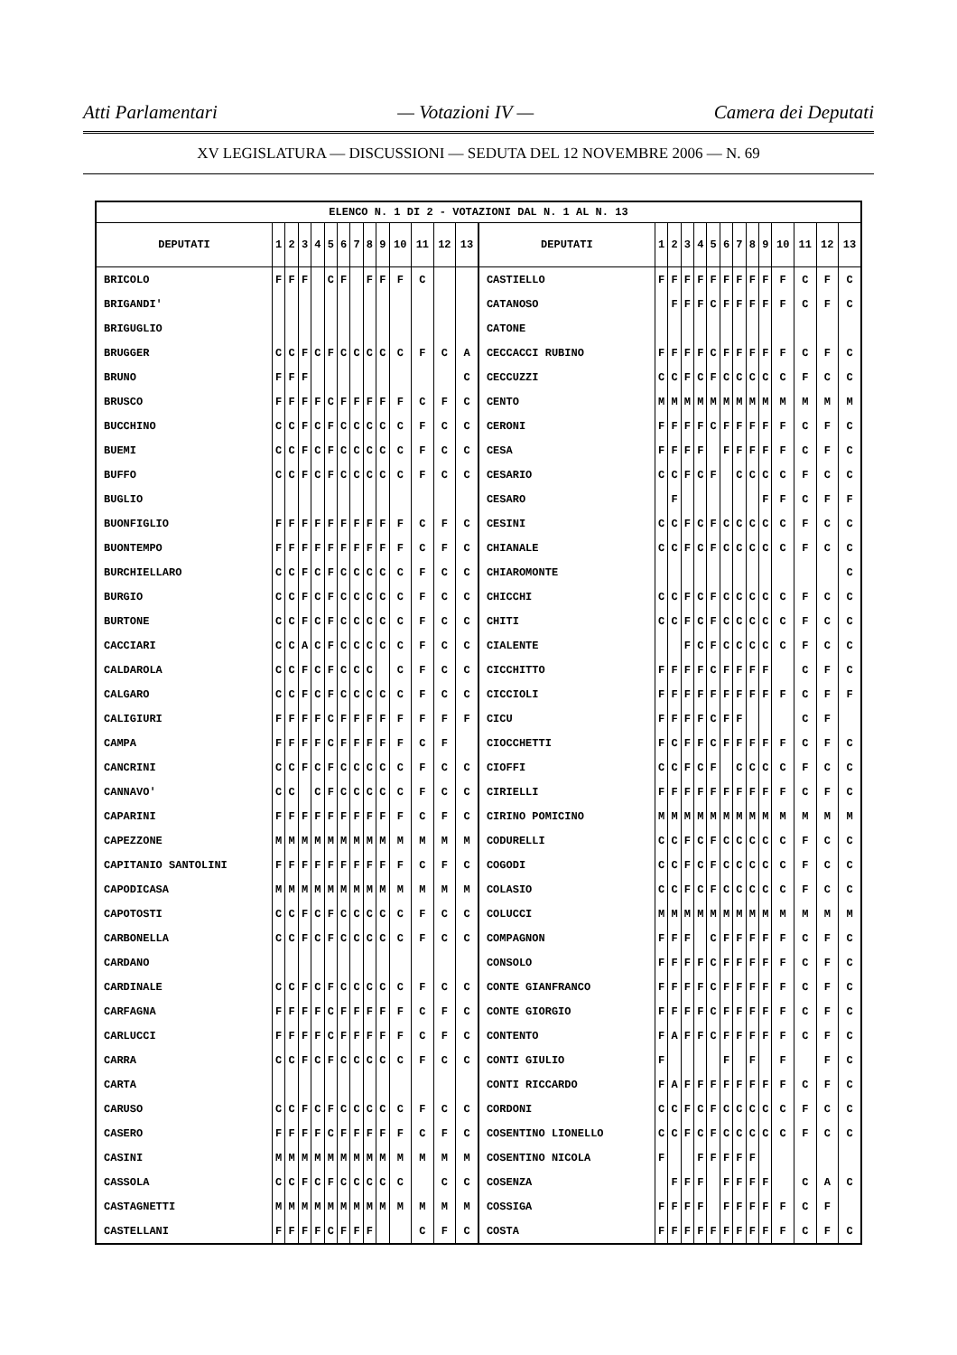Atti Parlamentari — Votazioni IV — Camera dei Deputati
XV LEGISLATURA — DISCUSSIONI — SEDUTA DEL 12 NOVEMBRE 2006 — N. 69
| ELENCO N. 1 DI 2 - VOTAZIONI DAL N. 1 AL N. 13 | | | | | | | | | | | | | | | | | | | | | | | | | | | |
| --- | --- | --- | --- | --- | --- | --- | --- | --- | --- | --- | --- | --- | --- | --- | --- | --- | --- | --- | --- | --- | --- | --- | --- | --- | --- | --- | --- |
| DEPUTATI | 1 | 2 | 3 | 4 | 5 | 6 | 7 | 8 | 9 | 10 | 11 | 12 | 13 | DEPUTATI | 1 | 2 | 3 | 4 | 5 | 6 | 7 | 8 | 9 | 10 | 11 | 12 | 13 |
| BRICOLO | F | F | F | | C | F | | F | F | F | C | | | CASTIELLO | F | F | F | F | F | F | F | F | F | F | C | F | C |
| BRIGANDI' | | | | | | | | | | | | | | CATANOSO | | F | F | F | C | F | F | F | F | F | C | F | C |
| BRIGUGLIO | | | | | | | | | | | | | | CATONE | | | | | | | | | | | | | |
| BRUGGER | C | C | F | C | F | C | C | C | C | C | F | C | A | CECCACCI RUBINO | F | F | F | F | C | F | F | F | F | F | C | F | C |
| BRUNO | F | F | F | | | | | | | | | | C | CECCUZZI | C | C | F | C | F | C | C | C | C | C | F | C | C |
| BRUSCO | F | F | F | F | C | F | F | F | F | F | C | F | C | CENTO | M | M | M | M | M | M | M | M | M | M | M | M | M |
| BUCCHINO | C | C | F | C | F | C | C | C | C | C | F | C | C | CERONI | F | F | F | F | C | F | F | F | F | F | C | F | C |
| BUEMI | C | C | F | C | F | C | C | C | C | C | F | C | C | CESA | F | F | F | F | | F | F | F | F | F | C | F | C |
| BUFFO | C | C | F | C | F | C | C | C | C | C | F | C | C | CESARIO | C | C | F | C | F | | C | C | C | C | F | C | C |
| BUGLIO | | | | | | | | | | | | | | CESARO | | F | | | | | | | F | F | C | F | F |
| BUONFIGLIO | F | F | F | F | F | F | F | F | F | F | C | F | C | CESINI | C | C | F | C | F | C | C | C | C | C | F | C | C |
| BUONTEMPO | F | F | F | F | F | F | F | F | F | F | C | F | C | CHIANALE | C | C | F | C | F | C | C | C | C | C | F | C | C |
| BURCHIELLARO | C | C | F | C | F | C | C | C | C | C | F | C | C | CHIAROMONTE | | | | | | | | | | | | | C |
| BURGIO | C | C | F | C | F | C | C | C | C | C | F | C | C | CHICCHI | C | C | F | C | F | C | C | C | C | C | F | C | C |
| BURTONE | C | C | F | C | F | C | C | C | C | C | F | C | C | CHITI | C | C | F | C | F | C | C | C | C | C | F | C | C |
| CACCIARI | C | C | A | C | F | C | C | C | C | C | F | C | C | CIALENTE | | | F | C | F | C | C | C | C | C | F | C | C |
| CALDAROLA | C | C | F | C | F | C | C | C | | C | F | C | C | CICCHITTO | F | F | F | F | C | F | F | F | F | | C | F | C |
| CALGARO | C | C | F | C | F | C | C | C | C | C | F | C | C | CICCIOLI | F | F | F | F | F | F | F | F | F | F | C | F | F |
| CALIGIURI | F | F | F | F | C | F | F | F | F | F | F | F | F | CICU | F | F | F | F | C | F | F | | | | C | F | |
| CAMPA | F | F | F | F | C | F | F | F | F | F | C | F | | CIOCCHETTI | F | C | F | F | C | F | F | F | F | F | C | F | C |
| CANCRINI | C | C | F | C | F | C | C | C | C | C | F | C | C | CIOFFI | C | C | F | C | F | | C | C | C | C | F | C | C |
| CANNAVO' | C | C | | C | F | C | C | C | C | C | F | C | C | CIRIELLI | F | F | F | F | F | F | F | F | F | F | C | F | C |
| CAPARINI | F | F | F | F | F | F | F | F | F | F | C | F | C | CIRINO POMICINO | M | M | M | M | M | M | M | M | M | M | M | M | M |
| CAPEZZONE | M | M | M | M | M | M | M | M | M | M | M | M | M | CODURELLI | C | C | F | C | F | C | C | C | C | C | F | C | C |
| CAPITANIO SANTOLINI | F | F | F | F | F | F | F | F | F | F | C | F | C | COGODI | C | C | F | C | F | C | C | C | C | C | F | C | C |
| CAPODICASA | M | M | M | M | M | M | M | M | M | M | M | M | M | COLASIO | C | C | F | C | F | C | C | C | C | C | F | C | C |
| CAPOTOSTI | C | C | F | C | F | C | C | C | C | C | F | C | C | COLUCCI | M | M | M | M | M | M | M | M | M | M | M | M | M |
| CARBONELLA | C | C | F | C | F | C | C | C | C | C | F | C | C | COMPAGNON | F | F | F | | C | F | F | F | F | F | C | F | C |
| CARDANO | | | | | | | | | | | | | | CONSOLO | F | F | F | F | C | F | F | F | F | F | C | F | C |
| CARDINALE | C | C | F | C | F | C | C | C | C | C | F | C | C | CONTE GIANFRANCO | F | F | F | F | C | F | F | F | F | F | C | F | C |
| CARFAGNA | F | F | F | F | C | F | F | F | F | F | C | F | C | CONTE GIORGIO | F | F | F | F | C | F | F | F | F | F | C | F | C |
| CARLUCCI | F | F | F | F | C | F | F | F | F | F | C | F | C | CONTENTO | F | A | F | F | C | F | F | F | F | F | C | F | C |
| CARRA | C | C | F | C | F | C | C | C | C | C | F | C | C | CONTI GIULIO | F | | | | | F | | F | | F | | F | C |
| CARTA | | | | | | | | | | | | | | CONTI RICCARDO | F | A | F | F | F | F | F | F | F | F | C | F | C |
| CARUSO | C | C | F | C | F | C | C | C | C | C | F | C | C | CORDONI | C | C | F | C | F | C | C | C | C | C | F | C | C |
| CASERO | F | F | F | F | C | F | F | F | F | F | C | F | C | COSENTINO LIONELLO | C | C | F | C | F | C | C | C | C | C | F | C | C |
| CASINI | M | M | M | M | M | M | M | M | M | M | M | M | M | COSENTINO NICOLA | F | | | F | F | F | F | F | | | | | |
| CASSOLA | C | C | F | C | F | C | C | C | C | C | | C | C | COSENZA | | F | F | F | | F | F | F | F | | C | A | C |
| CASTAGNETTI | M | M | M | M | M | M | M | M | M | M | M | M | M | COSSIGA | F | F | F | F | | F | F | F | F | F | C | F | |
| CASTELLANI | F | F | F | F | C | F | F | F | | | C | F | C | COSTA | F | F | F | F | F | F | F | F | F | F | C | F | C |